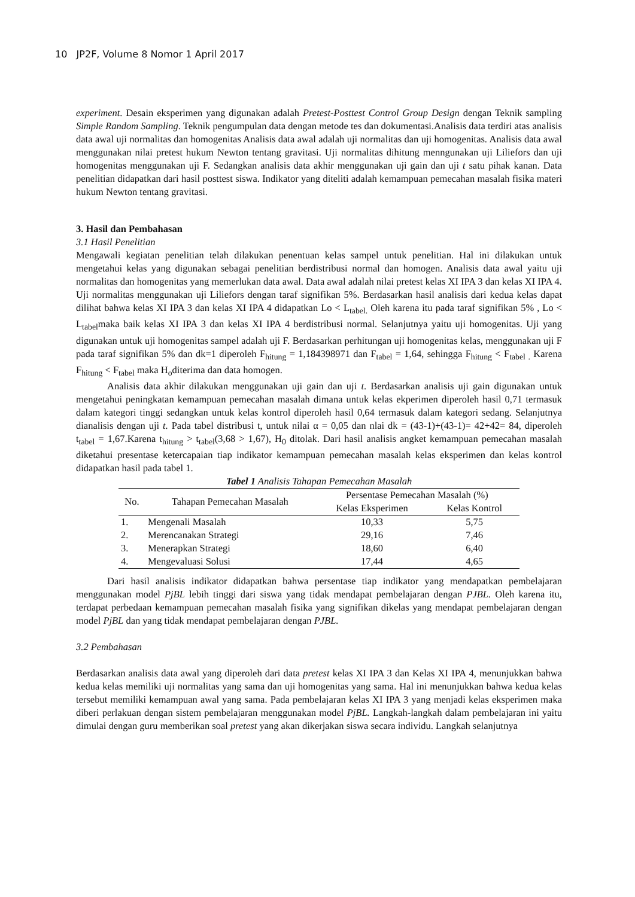10 JP2F, Volume 8 Nomor 1 April 2017
experiment. Desain eksperimen yang digunakan adalah Pretest-Posttest Control Group Design dengan Teknik sampling Simple Random Sampling. Teknik pengumpulan data dengan metode tes dan dokumentasi.Analisis data terdiri atas analisis data awal uji normalitas dan homogenitas Analisis data awal adalah uji normalitas dan uji homogenitas. Analisis data awal menggunakan nilai pretest hukum Newton tentang gravitasi. Uji normalitas dihitung menngunakan uji Liliefors dan uji homogenitas menggunakan uji F. Sedangkan analisis data akhir menggunakan uji gain dan uji t satu pihak kanan. Data penelitian didapatkan dari hasil posttest siswa. Indikator yang diteliti adalah kemampuan pemecahan masalah fisika materi hukum Newton tentang gravitasi.
3. Hasil dan Pembahasan
3.1 Hasil Penelitian
Mengawali kegiatan penelitian telah dilakukan penentuan kelas sampel untuk penelitian. Hal ini dilakukan untuk mengetahui kelas yang digunakan sebagai penelitian berdistribusi normal dan homogen. Analisis data awal yaitu uji normalitas dan homogenitas yang memerlukan data awal. Data awal adalah nilai pretest kelas XI IPA 3 dan kelas XI IPA 4. Uji normalitas menggunakan uji Liliefors dengan taraf signifikan 5%. Berdasarkan hasil analisis dari kedua kelas dapat dilihat bahwa kelas XI IPA 3 dan kelas XI IPA 4 didapatkan Lo < L<sub>tabel.</sub> Oleh karena itu pada taraf signifikan 5% , Lo < L<sub>tabel</sub>maka baik kelas XI IPA 3 dan kelas XI IPA 4 berdistribusi normal. Selanjutnya yaitu uji homogenitas. Uji yang digunakan untuk uji homogenitas sampel adalah uji F. Berdasarkan perhitungan uji homogenitas kelas, menggunakan uji F pada taraf signifikan 5% dan dk=1 diperoleh F<sub>hitung</sub> = 1,184398971 dan F<sub>tabel</sub> = 1,64, sehingga F<sub>hitung</sub> < F<sub>tabel .</sub> Karena F<sub>hitung</sub> < F<sub>tabel</sub> maka H<sub>o</sub>diterima dan data homogen.
Analisis data akhir dilakukan menggunakan uji gain dan uji t. Berdasarkan analisis uji gain digunakan untuk mengetahui peningkatan kemampuan pemecahan masalah dimana untuk kelas ekperimen diperoleh hasil 0,71 termasuk dalam kategori tinggi sedangkan untuk kelas kontrol diperoleh hasil 0,64 termasuk dalam kategori sedang. Selanjutnya dianalisis dengan uji t. Pada tabel distribusi t, untuk nilai α = 0,05 dan nlai dk = (43-1)+(43-1)= 42+42= 84, diperoleh t<sub>tabel</sub> = 1,67.Karena t<sub>hitung</sub> > t<sub>tabel</sub>(3,68 > 1,67), H<sub>0</sub> ditolak. Dari hasil analisis angket kemampuan pemecahan masalah diketahui presentase ketercapaian tiap indikator kemampuan pemecahan masalah kelas eksperimen dan kelas kontrol didapatkan hasil pada tabel 1.
Tabel 1 Analisis Tahapan Pemecahan Masalah
| No. | Tahapan Pemecahan Masalah | Persentase Pemecahan Masalah (%) | |
| --- | --- | --- | --- |
| | | Kelas Eksperimen | Kelas Kontrol |
| 1. | Mengenali Masalah | 10,33 | 5,75 |
| 2. | Merencanakan Strategi | 29,16 | 7,46 |
| 3. | Menerapkan Strategi | 18,60 | 6,40 |
| 4. | Mengevaluasi Solusi | 17,44 | 4,65 |
Dari hasil analisis indikator didapatkan bahwa persentase tiap indikator yang mendapatkan pembelajaran menggunakan model PjBL lebih tinggi dari siswa yang tidak mendapat pembelajaran dengan PJBL. Oleh karena itu, terdapat perbedaan kemampuan pemecahan masalah fisika yang signifikan dikelas yang mendapat pembelajaran dengan model PjBL dan yang tidak mendapat pembelajaran dengan PJBL.
3.2 Pembahasan
Berdasarkan analisis data awal yang diperoleh dari data pretest kelas XI IPA 3 dan Kelas XI IPA 4, menunjukkan bahwa kedua kelas memiliki uji normalitas yang sama dan uji homogenitas yang sama. Hal ini menunjukkan bahwa kedua kelas tersebut memiliki kemampuan awal yang sama. Pada pembelajaran kelas XI IPA 3 yang menjadi kelas eksperimen maka diberi perlakuan dengan sistem pembelajaran menggunakan model PjBL. Langkah-langkah dalam pembelajaran ini yaitu dimulai dengan guru memberikan soal pretest yang akan dikerjakan siswa secara individu. Langkah selanjutnya